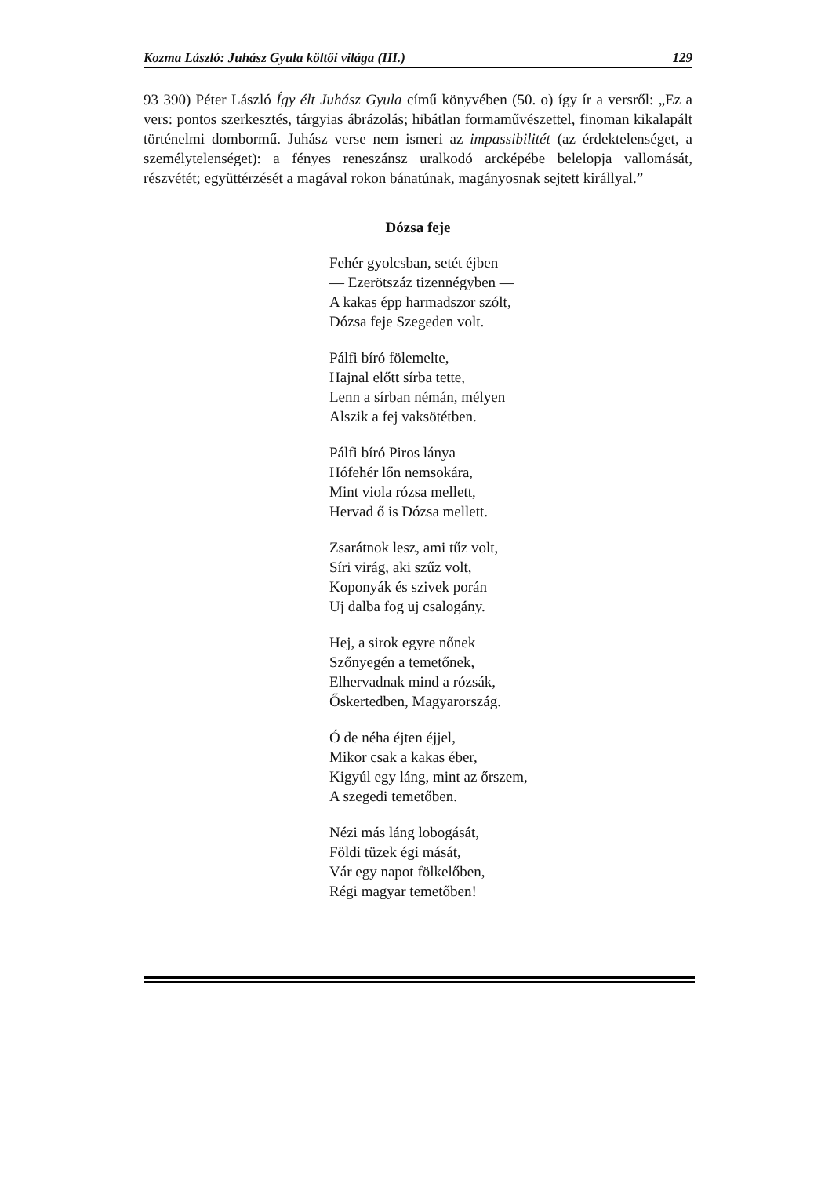Kozma László: Juhász Gyula költői világa (III.) 129
93 390) Péter László Így élt Juhász Gyula című könyvében (50. o) így ír a versről: „Ez a vers: pontos szerkesztés, tárgyias ábrázolás; hibátlan formaművészettel, finoman kikalapált történelmi dombormű. Juhász verse nem ismeri az impassibilitét (az érdektelenséget, a személytelenséget): a fényes reneszánsz uralkodó arcképébe belelopja vallomását, részvétét; együttérzését a magával rokon bánatúnak, magányosnak sejtett királlyal.”
Dózsa feje
Fehér gyolcsban, setét éjben
— Ezerötszáz tizennégyben —
A kakas épp harmadszor szólt,
Dózsa feje Szegeden volt.
Pálfi bíró fölemelte,
Hajnal előtt sírba tette,
Lenn a sírban némán, mélyen
Alszik a fej vaksötétben.
Pálfi bíró Piros lánya
Hófehér lőn nemsokára,
Mint viola rózsa mellett,
Hervad ő is Dózsa mellett.
Zsarátnok lesz, ami tűz volt,
Síri virág, aki szűz volt,
Koponyák és szivek porán
Uj dalba fog uj csalogány.
Hej, a sirok egyre nőnek
Szőnyegén a temetőnek,
Elhervadnak mind a rózsák,
Őskertedben, Magyarország.
Ó de néha éjten éjjel,
Mikor csak a kakas éber,
Kigyúl egy láng, mint az őrszem,
A szegedi temetőben.
Nézi más láng lobogását,
Földi tüzek égi mását,
Vár egy napot fölkelőben,
Régi magyar temetőben!